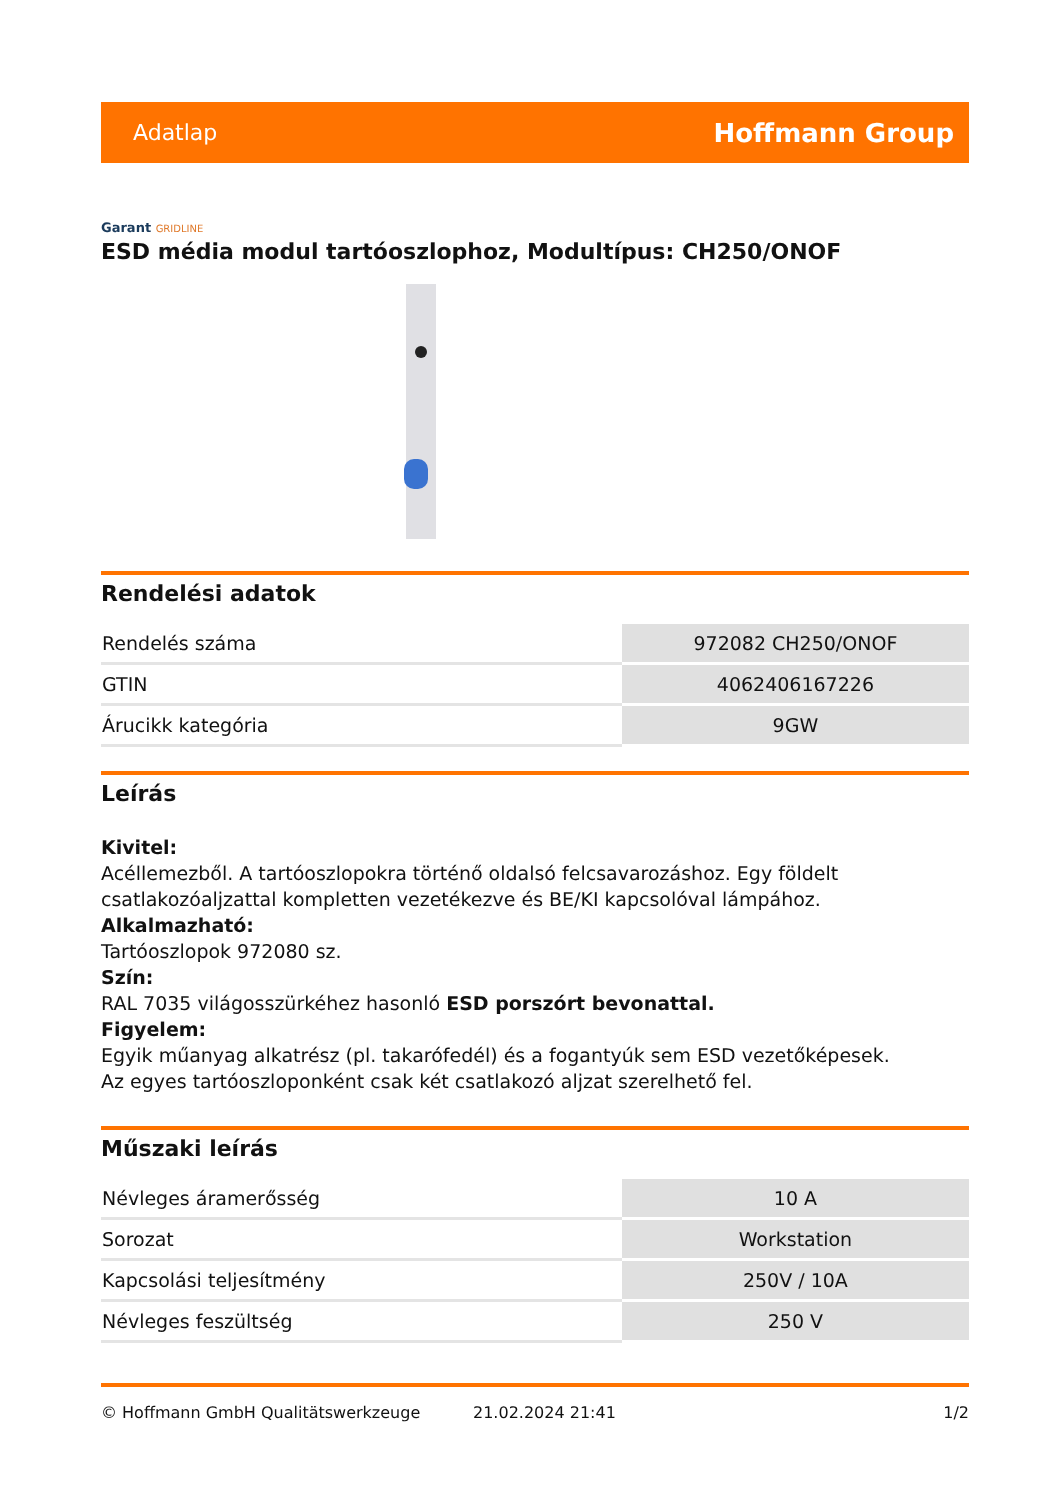Adatlap
Hoffmann Group
Garant GRIDLINE
ESD média modul tartóoszlophoz, Modultípus: CH250/ONOF
Rendelési adatok
| Rendelés száma | 972082 CH250/ONOF |
| GTIN | 4062406167226 |
| Árucikk kategória | 9GW |
Leírás
Kivitel:
Acéllemezből. A tartóoszlopokra történő oldalsó felcsavarozáshoz. Egy földelt csatlakozóaljzattal kompletten vezetékezve és BE/KI kapcsolóval lámpához.
Alkalmazható:
Tartóoszlopok 972080 sz.
Szín:
RAL 7035 világosszürkéhez hasonló ESD porszórt bevonattal.
Figyelem:
Egyik műanyag alkatrész (pl. takarófedél) és a fogantyúk sem ESD vezetőképesek.
Az egyes tartóoszloponként csak két csatlakozó aljzat szerelhető fel.
Műszaki leírás
| Névleges áramerősség | 10 A |
| Sorozat | Workstation |
| Kapcsolási teljesítmény | 250V / 10A |
| Névleges feszültség | 250 V |
© Hoffmann GmbH Qualitätswerkzeuge 21.02.2024 21:41 1/2